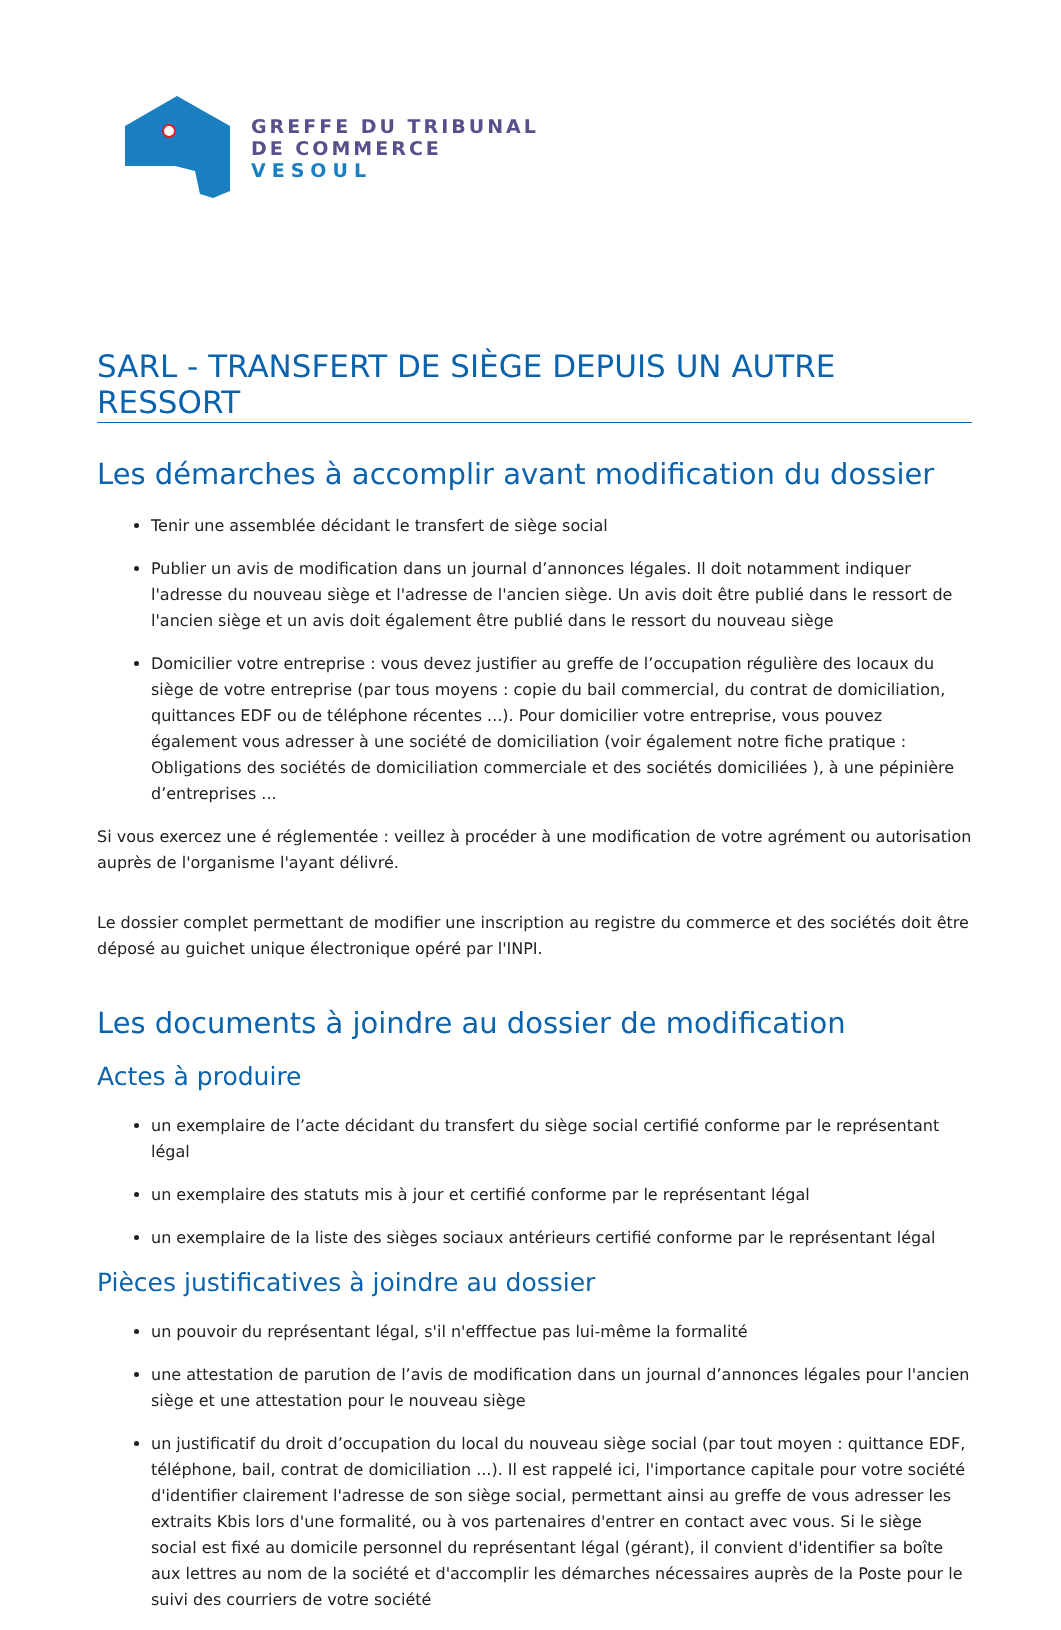GREFFE DU TRIBUNAL
DE COMMERCE
VESOUL
SARL - TRANSFERT DE SIÈGE DEPUIS UN AUTRE RESSORT
Les démarches à accomplir avant modification du dossier
Tenir une assemblée décidant le transfert de siège social
Publier un avis de modification dans un journal d’annonces légales. Il doit notamment indiquer l'adresse du nouveau siège et l'adresse de l'ancien siège. Un avis doit être publié dans le ressort de l'ancien siège et un avis doit également être publié dans le ressort du nouveau siège
Domicilier votre entreprise : vous devez justifier au greffe de l’occupation régulière des locaux du siège de votre entreprise (par tous moyens : copie du bail commercial, du contrat de domiciliation, quittances EDF ou de téléphone récentes ...). Pour domicilier votre entreprise, vous pouvez également vous adresser à une société de domiciliation (voir également notre fiche pratique : Obligations des sociétés de domiciliation commerciale et des sociétés domiciliées ), à une pépinière d’entreprises ...
Si vous exercez une é réglementée : veillez à procéder à une modification de votre agrément ou autorisation auprès de l'organisme l'ayant délivré.
Le dossier complet permettant de modifier une inscription au registre du commerce et des sociétés doit être déposé au guichet unique électronique opéré par l'INPI.
Les documents à joindre au dossier de modification
Actes à produire
un exemplaire de l’acte décidant du transfert du siège social certifié conforme par le représentant légal
un exemplaire des statuts mis à jour et certifié conforme par le représentant légal
un exemplaire de la liste des sièges sociaux antérieurs certifié conforme par le représentant légal
Pièces justificatives à joindre au dossier
un pouvoir du représentant légal, s'il n'efffectue pas lui-même la formalité
une attestation de parution de l’avis de modification dans un journal d’annonces légales pour l'ancien siège et une attestation pour le nouveau siège
un justificatif du droit d’occupation du local du nouveau siège social (par tout moyen : quittance EDF, téléphone, bail, contrat de domiciliation ...). Il est rappelé ici, l'importance capitale pour votre société d'identifier clairement l'adresse de son siège social, permettant ainsi au greffe de vous adresser les extraits Kbis lors d'une formalité, ou à vos partenaires d'entrer en contact avec vous. Si le siège social est fixé au domicile personnel du représentant légal (gérant), il convient d'identifier sa boîte aux lettres au nom de la société et d'accomplir les démarches nécessaires auprès de la Poste pour le suivi des courriers de votre société